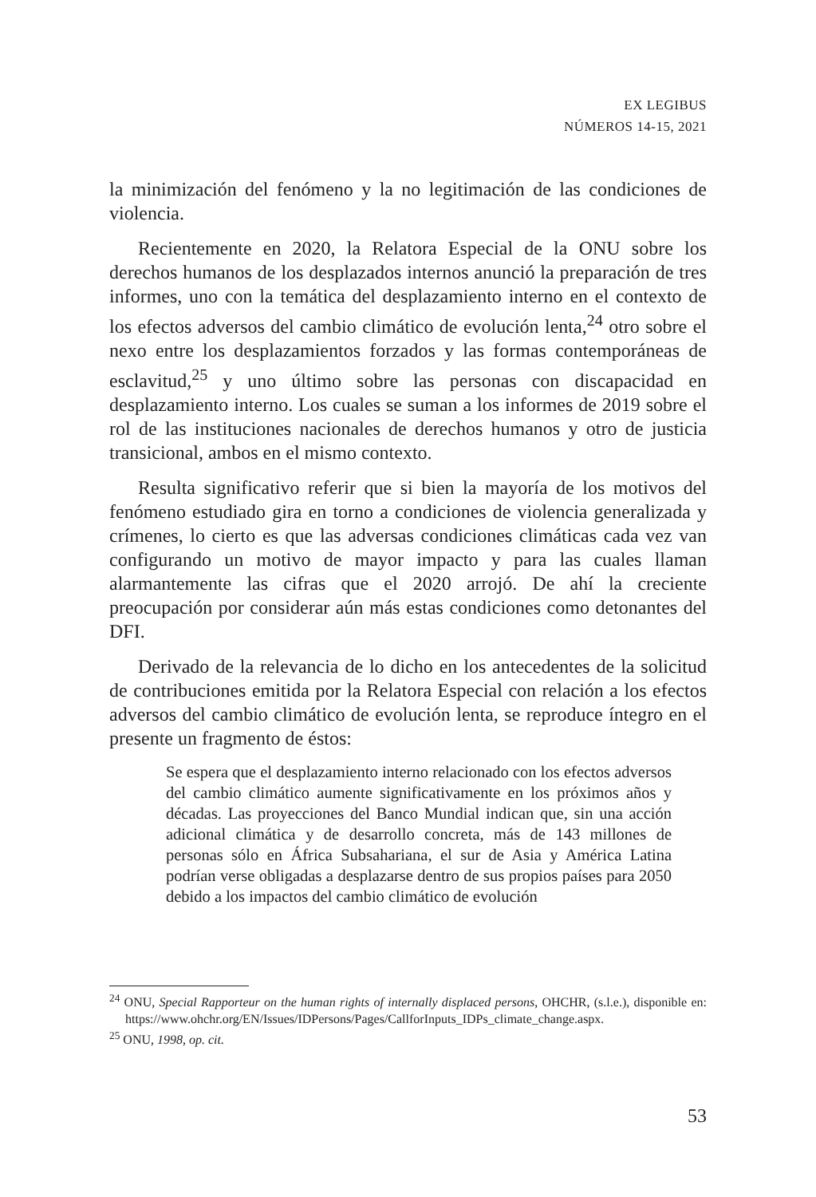EX LEGIBUS
NÚMEROS 14-15, 2021
la minimización del fenómeno y la no legitimación de las condiciones de violencia.
Recientemente en 2020, la Relatora Especial de la ONU sobre los derechos humanos de los desplazados internos anunció la preparación de tres informes, uno con la temática del desplazamiento interno en el contexto de los efectos adversos del cambio climático de evolución lenta,<sup>24</sup> otro sobre el nexo entre los desplazamientos forzados y las formas contemporáneas de esclavitud,<sup>25</sup> y uno último sobre las personas con discapacidad en desplazamiento interno. Los cuales se suman a los informes de 2019 sobre el rol de las instituciones nacionales de derechos humanos y otro de justicia transicional, ambos en el mismo contexto.
Resulta significativo referir que si bien la mayoría de los motivos del fenómeno estudiado gira en torno a condiciones de violencia generalizada y crímenes, lo cierto es que las adversas condiciones climáticas cada vez van configurando un motivo de mayor impacto y para las cuales llaman alarmantemente las cifras que el 2020 arrojó. De ahí la creciente preocupación por considerar aún más estas condiciones como detonantes del DFI.
Derivado de la relevancia de lo dicho en los antecedentes de la solicitud de contribuciones emitida por la Relatora Especial con relación a los efectos adversos del cambio climático de evolución lenta, se reproduce íntegro en el presente un fragmento de éstos:
Se espera que el desplazamiento interno relacionado con los efectos adversos del cambio climático aumente significativamente en los próximos años y décadas. Las proyecciones del Banco Mundial indican que, sin una acción adicional climática y de desarrollo concreta, más de 143 millones de personas sólo en África Subsahariana, el sur de Asia y América Latina podrían verse obligadas a desplazarse dentro de sus propios países para 2050 debido a los impactos del cambio climático de evolución
<sup>24</sup> ONU, Special Rapporteur on the human rights of internally displaced persons, OHCHR, (s.l.e.), disponible en: https://www.ohchr.org/EN/Issues/IDPersons/Pages/CallforInputs_IDPs_climate_change.aspx.
<sup>25</sup> ONU, 1998, op. cit.
53